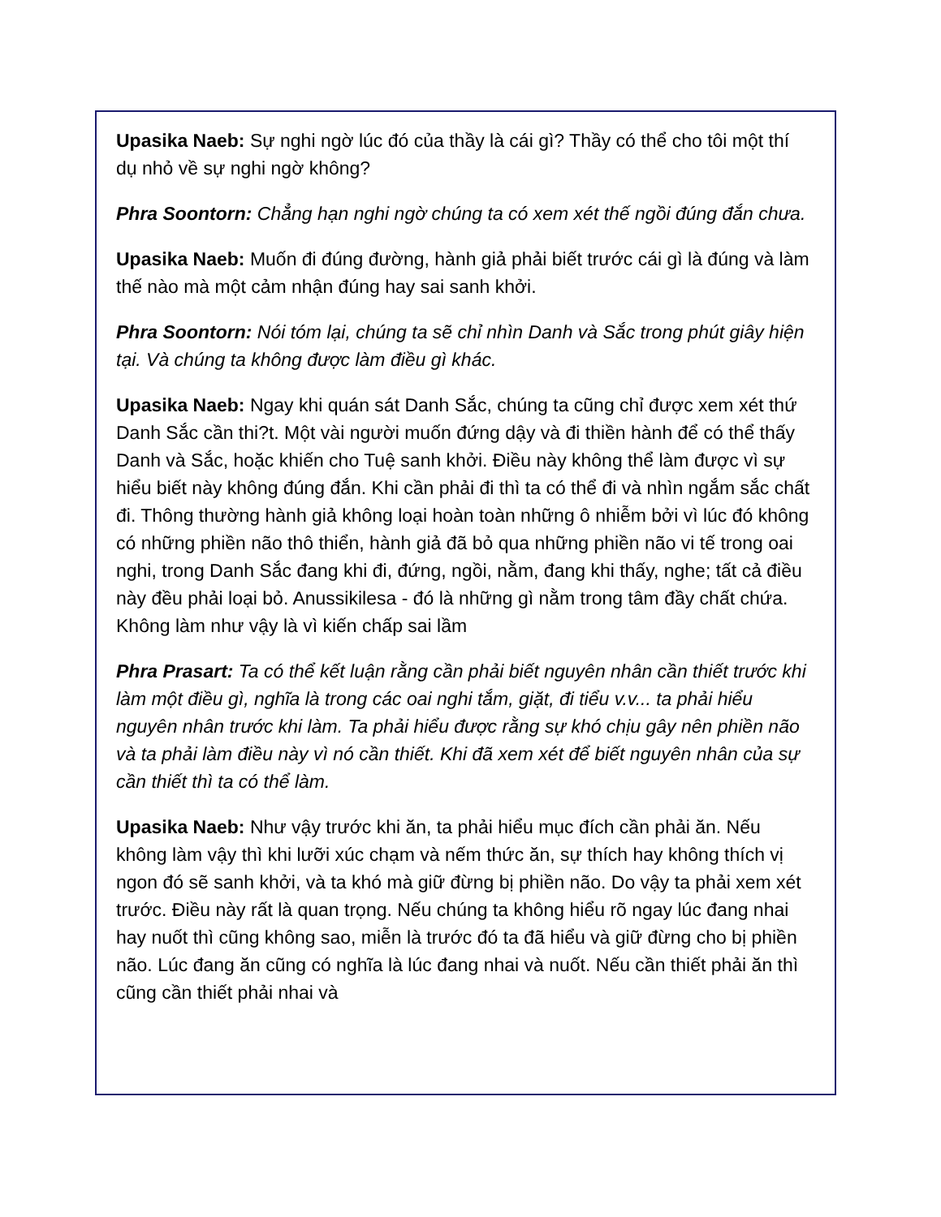Upasika Naeb: Sự nghi ngờ lúc đó của thầy là cái gì? Thầy có thể cho tôi một thí dụ nhỏ về sự nghi ngờ không?
Phra Soontorn: Chẳng hạn nghi ngờ chúng ta có xem xét thế ngồi đúng đắn chưa.
Upasika Naeb: Muốn đi đúng đường, hành giả phải biết trước cái gì là đúng và làm thế nào mà một cảm nhận đúng hay sai sanh khởi.
Phra Soontorn: Nói tóm lại, chúng ta sẽ chỉ nhìn Danh và Sắc trong phút giây hiện tại. Và chúng ta không được làm điều gì khác.
Upasika Naeb: Ngay khi quán sát Danh Sắc, chúng ta cũng chỉ được xem xét thứ Danh Sắc cần thi?t. Một vài người muốn đứng dậy và đi thiền hành để có thể thấy Danh và Sắc, hoặc khiến cho Tuệ sanh khởi. Điều này không thể làm được vì sự hiểu biết này không đúng đắn. Khi cần phải đi thì ta có thể đi và nhìn ngắm sắc chất đi. Thông thường hành giả không loại hoàn toàn những ô nhiễm bởi vì lúc đó không có những phiền não thô thiển, hành giả đã bỏ qua những phiền não vi tế trong oai nghi, trong Danh Sắc đang khi đi, đứng, ngồi, nằm, đang khi thấy, nghe; tất cả điều này đều phải loại bỏ. Anussikilesa - đó là những gì nằm trong tâm đầy chất chứa. Không làm như vậy là vì kiến chấp sai lầm
Phra Prasart: Ta có thể kết luận rằng cần phải biết nguyên nhân cần thiết trước khi làm một điều gì, nghĩa là trong các oai nghi tắm, giặt, đi tiểu v.v... ta phải hiểu nguyên nhân trước khi làm. Ta phải hiểu được rằng sự khó chịu gây nên phiền não và ta phải làm điều này vì nó cần thiết. Khi đã xem xét để biết nguyên nhân của sự cần thiết thì ta có thể làm.
Upasika Naeb: Như vậy trước khi ăn, ta phải hiểu mục đích cần phải ăn. Nếu không làm vậy thì khi lưỡi xúc chạm và nếm thức ăn, sự thích hay không thích vị ngon đó sẽ sanh khởi, và ta khó mà giữ đừng bị phiền não. Do vậy ta phải xem xét trước. Điều này rất là quan trọng. Nếu chúng ta không hiểu rõ ngay lúc đang nhai hay nuốt thì cũng không sao, miễn là trước đó ta đã hiểu và giữ đừng cho bị phiền não. Lúc đang ăn cũng có nghĩa là lúc đang nhai và nuốt. Nếu cần thiết phải ăn thì cũng cần thiết phải nhai và